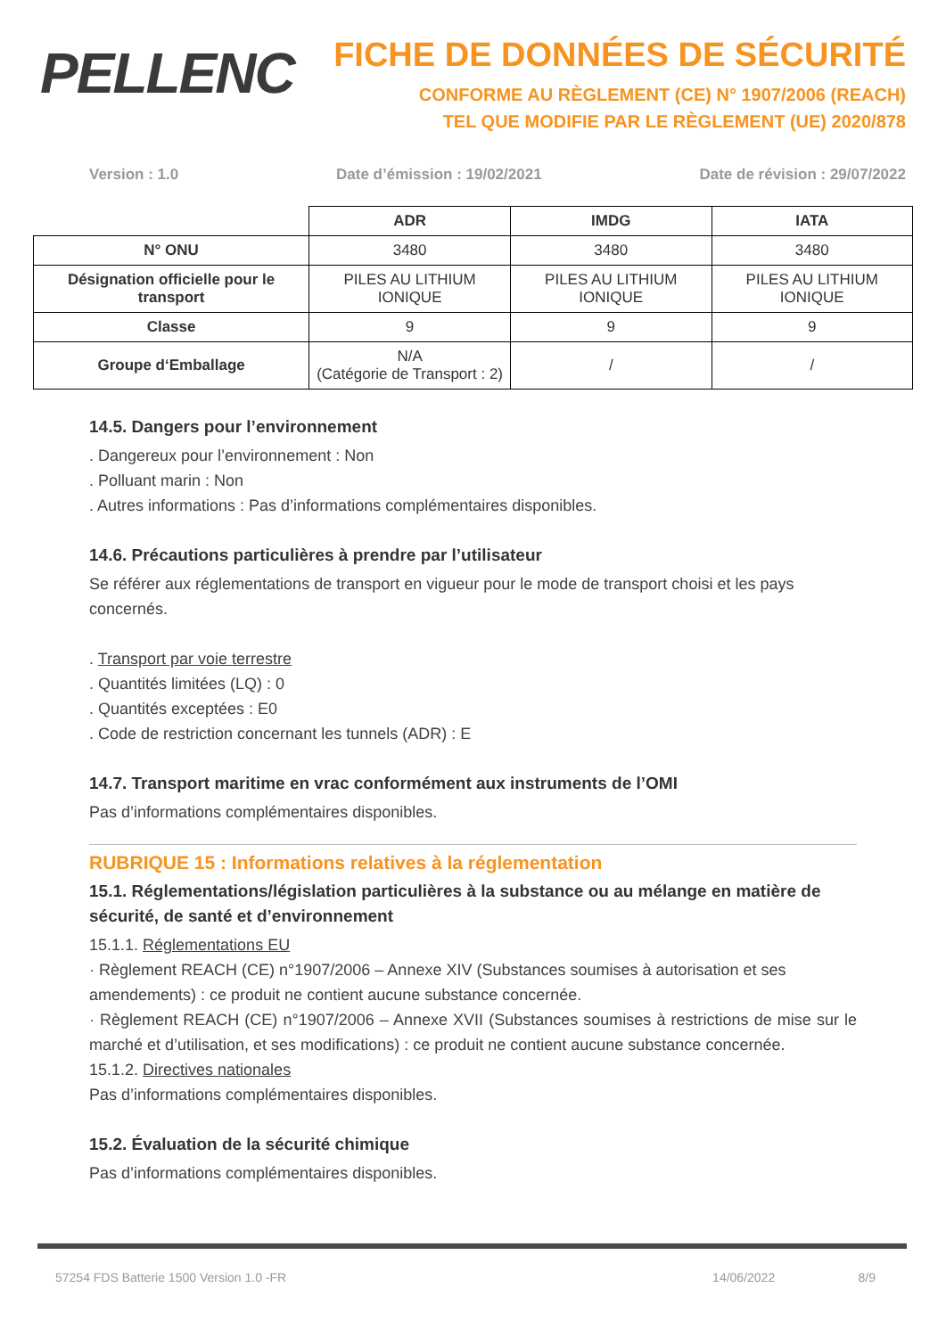PELLENC
FICHE DE DONNÉES DE SÉCURITÉ
CONFORME AU RÈGLEMENT (CE) N° 1907/2006 (REACH)
TEL QUE MODIFIE PAR LE RÈGLEMENT (UE) 2020/878
Version : 1.0 Date d’émission : 19/02/2021 Date de révision : 29/07/2022
| | ADR | IMDG | IATA |
| N° ONU | 3480 | 3480 | 3480 |
| Désignation officielle pour le transport | PILES AU LITHIUM IONIQUE | PILES AU LITHIUM IONIQUE | PILES AU LITHIUM IONIQUE |
| Classe | 9 | 9 | 9 |
| Groupe d‘Emballage | N/A (Catégorie de Transport : 2) | / | / |
14.5. Dangers pour l’environnement
. Dangereux pour l’environnement : Non
. Polluant marin : Non
. Autres informations : Pas d’informations complémentaires disponibles.
14.6. Précautions particulières à prendre par l’utilisateur
Se référer aux réglementations de transport en vigueur pour le mode de transport choisi et les pays concernés.
. Transport par voie terrestre
. Quantités limitées (LQ) : 0
. Quantités exceptées : E0
. Code de restriction concernant les tunnels (ADR) : E
14.7. Transport maritime en vrac conformément aux instruments de l’OMI
Pas d’informations complémentaires disponibles.
RUBRIQUE 15 : Informations relatives à la réglementation
15.1. Réglementations/législation particulières à la substance ou au mélange en matière de sécurité, de santé et d’environnement
15.1.1. Réglementations EU
· Règlement REACH (CE) n°1907/2006 – Annexe XIV (Substances soumises à autorisation et ses amendements) : ce produit ne contient aucune substance concernée.
· Règlement REACH (CE) n°1907/2006 – Annexe XVII (Substances soumises à restrictions de mise sur le marché et d’utilisation, et ses modifications) : ce produit ne contient aucune substance concernée.
15.1.2. Directives nationales
Pas d’informations complémentaires disponibles.
15.2. Évaluation de la sécurité chimique
Pas d’informations complémentaires disponibles.
57254 FDS Batterie 1500 Version 1.0 -FR 14/06/2022 8/9